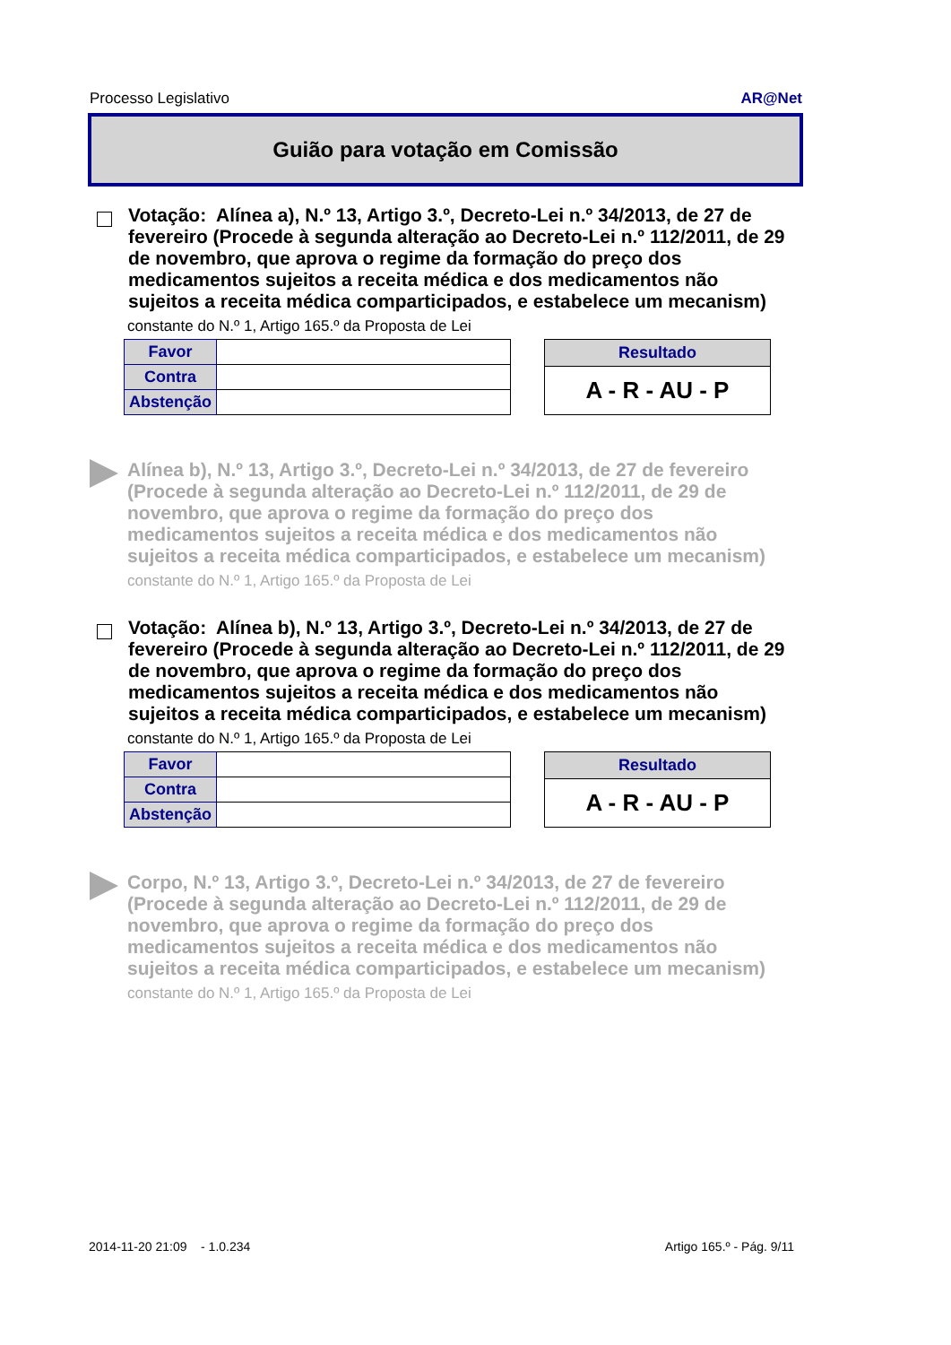Processo Legislativo AR@Net
Guião para votação em Comissão
Votação: Alínea a), N.º 13, Artigo 3.º, Decreto-Lei n.º 34/2013, de 27 de fevereiro (Procede à segunda alteração ao Decreto-Lei n.º 112/2011, de 29 de novembro, que aprova o regime da formação do preço dos medicamentos sujeitos a receita médica e dos medicamentos não sujeitos a receita médica comparticipados, e estabelece um mecanism)
constante do N.º 1, Artigo 165.º da Proposta de Lei
| Favor | |
| Contra | |
| Abstenção | |
| Resultado |
| --- |
| A - R - AU - P |
Alínea b), N.º 13, Artigo 3.º, Decreto-Lei n.º 34/2013, de 27 de fevereiro (Procede à segunda alteração ao Decreto-Lei n.º 112/2011, de 29 de novembro, que aprova o regime da formação do preço dos medicamentos sujeitos a receita médica e dos medicamentos não sujeitos a receita médica comparticipados, e estabelece um mecanism)
constante do N.º 1, Artigo 165.º da Proposta de Lei
Votação: Alínea b), N.º 13, Artigo 3.º, Decreto-Lei n.º 34/2013, de 27 de fevereiro (Procede à segunda alteração ao Decreto-Lei n.º 112/2011, de 29 de novembro, que aprova o regime da formação do preço dos medicamentos sujeitos a receita médica e dos medicamentos não sujeitos a receita médica comparticipados, e estabelece um mecanism)
constante do N.º 1, Artigo 165.º da Proposta de Lei
| Favor | |
| Contra | |
| Abstenção | |
| Resultado |
| --- |
| A - R - AU - P |
Corpo, N.º 13, Artigo 3.º, Decreto-Lei n.º 34/2013, de 27 de fevereiro (Procede à segunda alteração ao Decreto-Lei n.º 112/2011, de 29 de novembro, que aprova o regime da formação do preço dos medicamentos sujeitos a receita médica e dos medicamentos não sujeitos a receita médica comparticipados, e estabelece um mecanism)
constante do N.º 1, Artigo 165.º da Proposta de Lei
2014-11-20 21:09 - 1.0.234 Artigo 165.º - Pág. 9/11